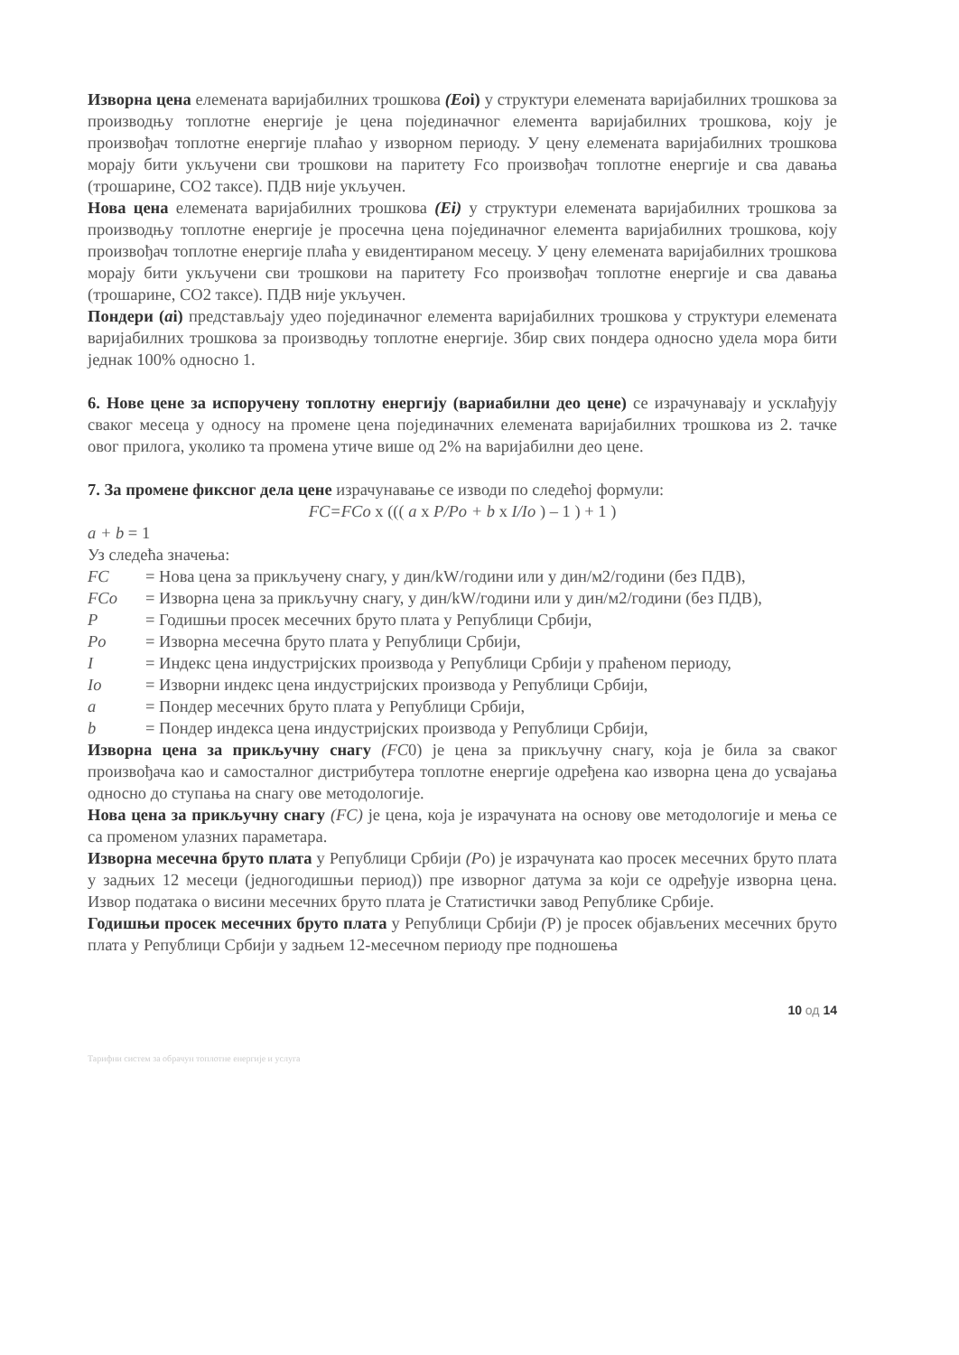Изворна цена елемената варијабилних трошкова (Eoi) у структури елемената варијабилних трошкова за производњу топлотне енергије је цена појединачног елемента варијабилних трошкова, коју је произвођач топлотне енергије плаћао у изворном периоду. У цену елемената варијабилних трошкова морају бити укључени сви трошкови на паритету Fco произвођач топлотне енергије и сва давања (трошарине, CO2 таксе). ПДВ није укључен.
Нова цена елемената варијабилних трошкова (Ei) у структури елемената варијабилних трошкова за производњу топлотне енергије је просечна цена појединачног елемента варијабилних трошкова, коју произвођач топлотне енергије плаћа у евидентираном месецу. У цену елемената варијабилних трошкова морају бити укључени сви трошкови на паритету Fco произвођач топлотне енергије и сва давања (трошарине, CO2 таксе). ПДВ није укључен.
Пондери (ai) представљају удео појединачног елемента варијабилних трошкова у структури елемената варијабилних трошкова за производњу топлотне енергије. Збир свих пондера односно удела мора бити једнак 100% односно 1.
6. Нове цене за испоручену топлотну енергију (вариабилни део цене) се израчунавају и усклађују сваког месеца у односу на промене цена појединачних елемената варијабилних трошкова из 2. тачке овог прилога, уколико та промена утиче више од 2% на варијабилни део цене.
7. За промене фиксног дела цене израчунавање се изводи по следећој формули:
FC=FCo x ((( a x P/Po + b x I/Io ) – 1 ) + 1 )
a + b = 1
Уз следећа значења:
FC = Нова цена за прикључену снагу, у дин/kW/години или у дин/м2/години (без ПДВ),
FCo = Изворна цена за прикључну снагу, у дин/kW/години или у дин/м2/години (без ПДВ),
P = Годишњи просек месечних бруто плата у Републици Србији,
Po = Изворна месечна бруто плата у Републици Србији,
I = Индекс цена индустријских производа у Републици Србији у праћеном периоду,
Io = Изворни индекс цена индустријских производа у Републици Србији,
a = Пондер месечних бруто плата у Републици Србији,
b = Пондер индекса цена индустријских производа у Републици Србији,
Изворна цена за прикључну снагу (FC0) је цена за прикључну снагу, која је била за сваког произвођача као и самосталног дистрибутера топлотне енергије одређена као изворна цена до усвајања односно до ступања на снагу ове методологије.
Нова цена за прикључну снагу (FC) је цена, која је израчуната на основу ове методологије и мења се са променом улазних параметара.
Изворна месечна бруто плата у Републици Србији (Po) је израчуната као просек месечних бруто плата у задњих 12 месеци (једногодишњи период)) пре изворног датума за који се одређује изворна цена. Извор података о висини месечних бруто плата је Статистички завод Републике Србије.
Годишњи просек месечних бруто плата у Републици Србији (P) је просек објављених месечних бруто плата у Републици Србији у задњем 12-месечном периоду пре подношења
10 од 14
Тарифни систем за обрачун топлотне енергије и услуга